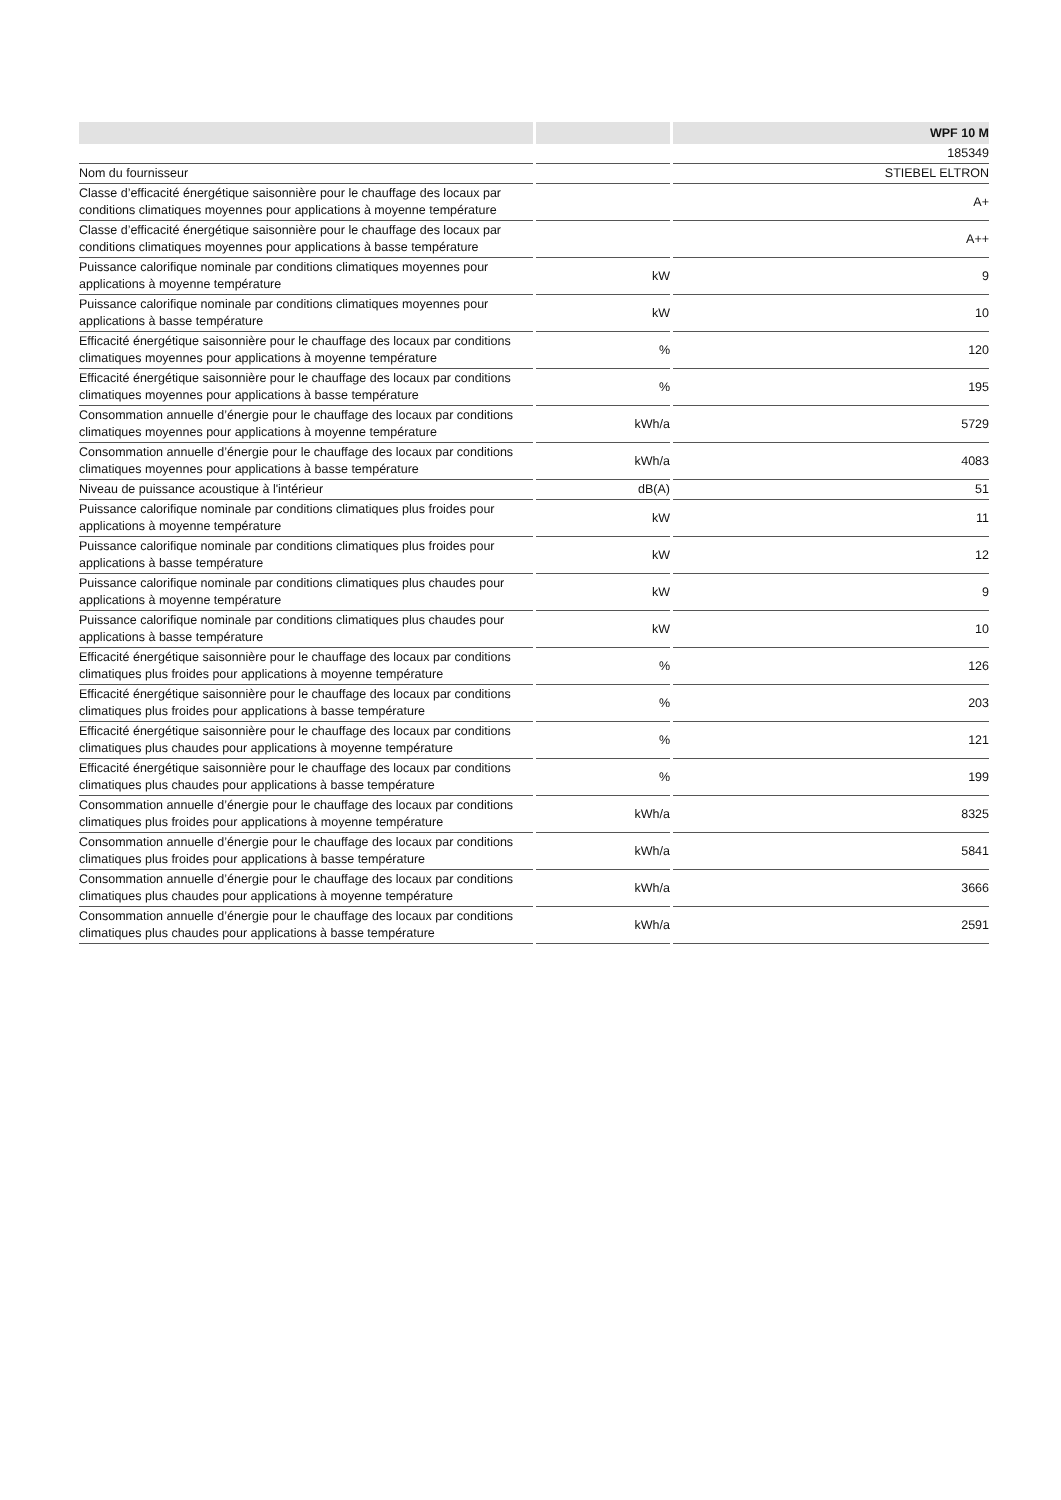| | | WPF 10 M |
| --- | --- | --- |
| | | 185349 |
| Nom du fournisseur | | STIEBEL ELTRON |
| Classe d’efficacité énergétique saisonnière pour le chauffage des locaux par conditions climatiques moyennes pour applications à moyenne température | | A+ |
| Classe d’efficacité énergétique saisonnière pour le chauffage des locaux par conditions climatiques moyennes pour applications à basse température | | A++ |
| Puissance calorifique nominale par conditions climatiques moyennes pour applications à moyenne température | kW | 9 |
| Puissance calorifique nominale par conditions climatiques moyennes pour applications à basse température | kW | 10 |
| Efficacité énergétique saisonnière pour le chauffage des locaux par conditions climatiques moyennes pour applications à moyenne température | % | 120 |
| Efficacité énergétique saisonnière pour le chauffage des locaux par conditions climatiques moyennes pour applications à basse température | % | 195 |
| Consommation annuelle d’énergie pour le chauffage des locaux par conditions climatiques moyennes pour applications à moyenne température | kWh/a | 5729 |
| Consommation annuelle d’énergie pour le chauffage des locaux par conditions climatiques moyennes pour applications à basse température | kWh/a | 4083 |
| Niveau de puissance acoustique à l'intérieur | dB(A) | 51 |
| Puissance calorifique nominale par conditions climatiques plus froides pour applications à moyenne température | kW | 11 |
| Puissance calorifique nominale par conditions climatiques plus froides pour applications à basse température | kW | 12 |
| Puissance calorifique nominale par conditions climatiques plus chaudes pour applications à moyenne température | kW | 9 |
| Puissance calorifique nominale par conditions climatiques plus chaudes pour applications à basse température | kW | 10 |
| Efficacité énergétique saisonnière pour le chauffage des locaux par conditions climatiques plus froides pour applications à moyenne température | % | 126 |
| Efficacité énergétique saisonnière pour le chauffage des locaux par conditions climatiques plus froides pour applications à basse température | % | 203 |
| Efficacité énergétique saisonnière pour le chauffage des locaux par conditions climatiques plus chaudes pour applications à moyenne température | % | 121 |
| Efficacité énergétique saisonnière pour le chauffage des locaux par conditions climatiques plus chaudes pour applications à basse température | % | 199 |
| Consommation annuelle d’énergie pour le chauffage des locaux par conditions climatiques plus froides pour applications à moyenne température | kWh/a | 8325 |
| Consommation annuelle d’énergie pour le chauffage des locaux par conditions climatiques plus froides pour applications à basse température | kWh/a | 5841 |
| Consommation annuelle d’énergie pour le chauffage des locaux par conditions climatiques plus chaudes pour applications à moyenne température | kWh/a | 3666 |
| Consommation annuelle d’énergie pour le chauffage des locaux par conditions climatiques plus chaudes pour applications à basse température | kWh/a | 2591 |